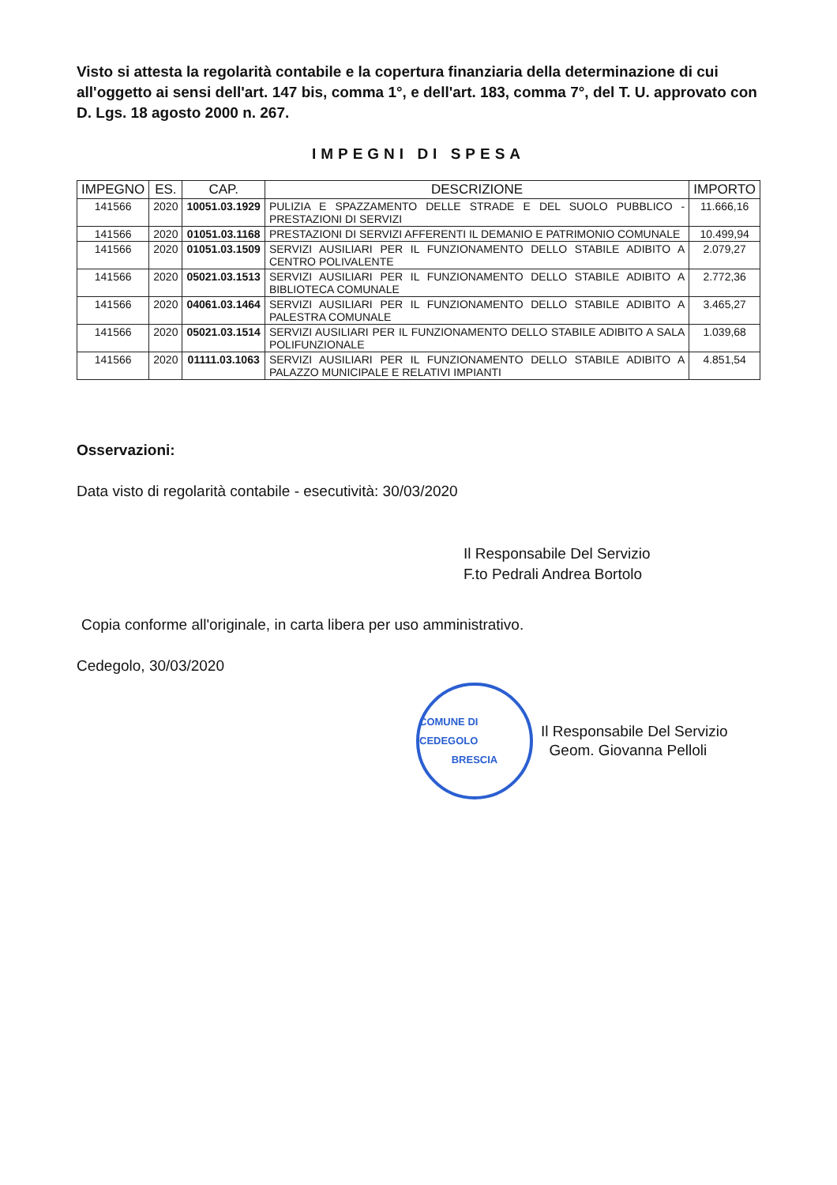Visto si attesta la regolarità contabile e la copertura finanziaria della determinazione di cui all'oggetto ai sensi dell'art. 147 bis, comma 1°, e dell'art. 183, comma 7°, del T. U. approvato con D. Lgs. 18 agosto 2000 n. 267.
IMPEGNI DI SPESA
| IMPEGNO | ES. | CAP. | DESCRIZIONE | IMPORTO |
| --- | --- | --- | --- | --- |
| 141566 | 2020 | 10051.03.1929 | PULIZIA E SPAZZAMENTO DELLE STRADE E DEL SUOLO PUBBLICO - PRESTAZIONI DI SERVIZI | 11.666,16 |
| 141566 | 2020 | 01051.03.1168 | PRESTAZIONI DI SERVIZI AFFERENTI IL DEMANIO E PATRIMONIO COMUNALE | 10.499,94 |
| 141566 | 2020 | 01051.03.1509 | SERVIZI AUSILIARI PER IL FUNZIONAMENTO DELLO STABILE ADIBITO A CENTRO POLIVALENTE | 2.079,27 |
| 141566 | 2020 | 05021.03.1513 | SERVIZI AUSILIARI PER IL FUNZIONAMENTO DELLO STABILE ADIBITO A BIBLIOTECA COMUNALE | 2.772,36 |
| 141566 | 2020 | 04061.03.1464 | SERVIZI AUSILIARI PER IL FUNZIONAMENTO DELLO STABILE ADIBITO A PALESTRA COMUNALE | 3.465,27 |
| 141566 | 2020 | 05021.03.1514 | SERVIZI AUSILIARI PER IL FUNZIONAMENTO DELLO STABILE ADIBITO A SALA POLIFUNZIONALE | 1.039,68 |
| 141566 | 2020 | 01111.03.1063 | SERVIZI AUSILIARI PER IL FUNZIONAMENTO DELLO STABILE ADIBITO A PALAZZO MUNICIPALE E RELATIVI IMPIANTI | 4.851,54 |
Osservazioni:
Data visto di regolarità contabile - esecutività: 30/03/2020
Il Responsabile Del Servizio
F.to Pedrali Andrea Bortolo
Copia conforme all'originale, in carta libera per uso amministrativo.
Cedegolo, 30/03/2020
COMUNE DI CEDEGOLO
BRESCIA
Il Responsabile Del Servizio
Geom. Giovanna Pelloli